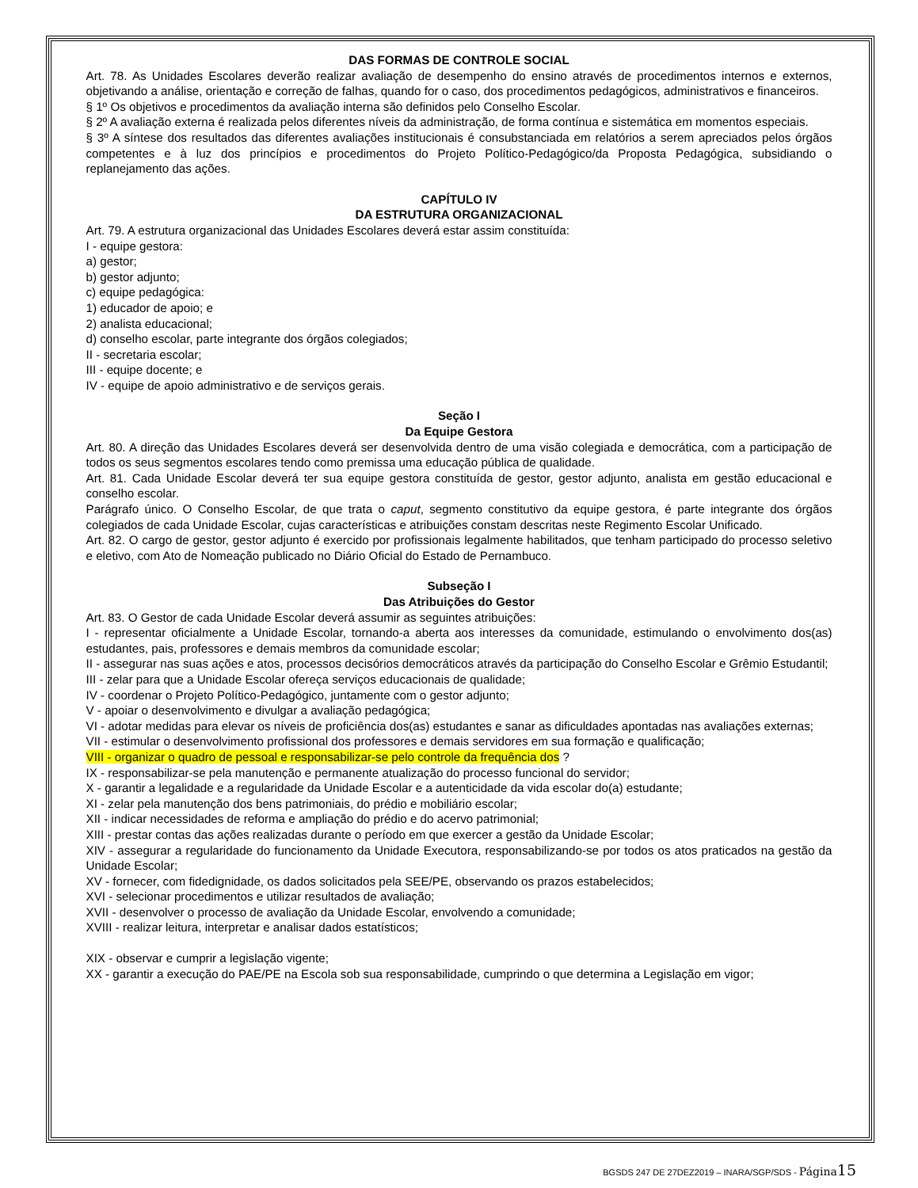DAS FORMAS DE CONTROLE SOCIAL
Art. 78. As Unidades Escolares deverão realizar avaliação de desempenho do ensino através de procedimentos internos e externos, objetivando a análise, orientação e correção de falhas, quando for o caso, dos procedimentos pedagógicos, administrativos e financeiros.
§ 1º Os objetivos e procedimentos da avaliação interna são definidos pelo Conselho Escolar.
§ 2º A avaliação externa é realizada pelos diferentes níveis da administração, de forma contínua e sistemática em momentos especiais.
§ 3º A síntese dos resultados das diferentes avaliações institucionais é consubstanciada em relatórios a serem apreciados pelos órgãos competentes e à luz dos princípios e procedimentos do Projeto Político-Pedagógico/da Proposta Pedagógica, subsidiando o replanejamento das ações.
CAPÍTULO IV
DA ESTRUTURA ORGANIZACIONAL
Art. 79. A estrutura organizacional das Unidades Escolares deverá estar assim constituída:
I - equipe gestora:
a) gestor;
b) gestor adjunto;
c) equipe pedagógica:
1) educador de apoio; e
2) analista educacional;
d) conselho escolar, parte integrante dos órgãos colegiados;
II - secretaria escolar;
III - equipe docente; e
IV - equipe de apoio administrativo e de serviços gerais.
Seção I
Da Equipe Gestora
Art. 80. A direção das Unidades Escolares deverá ser desenvolvida dentro de uma visão colegiada e democrática, com a participação de todos os seus segmentos escolares tendo como premissa uma educação pública de qualidade.
Art. 81. Cada Unidade Escolar deverá ter sua equipe gestora constituída de gestor, gestor adjunto, analista em gestão educacional e conselho escolar.
Parágrafo único. O Conselho Escolar, de que trata o caput, segmento constitutivo da equipe gestora, é parte integrante dos órgãos colegiados de cada Unidade Escolar, cujas características e atribuições constam descritas neste Regimento Escolar Unificado.
Art. 82. O cargo de gestor, gestor adjunto é exercido por profissionais legalmente habilitados, que tenham participado do processo seletivo e eletivo, com Ato de Nomeação publicado no Diário Oficial do Estado de Pernambuco.
Subseção I
Das Atribuições do Gestor
Art. 83. O Gestor de cada Unidade Escolar deverá assumir as seguintes atribuições:
I - representar oficialmente a Unidade Escolar, tornando-a aberta aos interesses da comunidade, estimulando o envolvimento dos(as) estudantes, pais, professores e demais membros da comunidade escolar;
II - assegurar nas suas ações e atos, processos decisórios democráticos através da participação do Conselho Escolar e Grêmio Estudantil;
III - zelar para que a Unidade Escolar ofereça serviços educacionais de qualidade;
IV - coordenar o Projeto Político-Pedagógico, juntamente com o gestor adjunto;
V - apoiar o desenvolvimento e divulgar a avaliação pedagógica;
VI - adotar medidas para elevar os níveis de proficiência dos(as) estudantes e sanar as dificuldades apontadas nas avaliações externas;
VII - estimular o desenvolvimento profissional dos professores e demais servidores em sua formação e qualificação;
VIII - organizar o quadro de pessoal e responsabilizar-se pelo controle da frequência dos ?
IX - responsabilizar-se pela manutenção e permanente atualização do processo funcional do servidor;
X - garantir a legalidade e a regularidade da Unidade Escolar e a autenticidade da vida escolar do(a) estudante;
XI - zelar pela manutenção dos bens patrimoniais, do prédio e mobiliário escolar;
XII - indicar necessidades de reforma e ampliação do prédio e do acervo patrimonial;
XIII - prestar contas das ações realizadas durante o período em que exercer a gestão da Unidade Escolar;
XIV - assegurar a regularidade do funcionamento da Unidade Executora, responsabilizando-se por todos os atos praticados na gestão da Unidade Escolar;
XV - fornecer, com fidedignidade, os dados solicitados pela SEE/PE, observando os prazos estabelecidos;
XVI - selecionar procedimentos e utilizar resultados de avaliação;
XVII - desenvolver o processo de avaliação da Unidade Escolar, envolvendo a comunidade;
XVIII - realizar leitura, interpretar e analisar dados estatísticos;
XIX - observar e cumprir a legislação vigente;
XX - garantir a execução do PAE/PE na Escola sob sua responsabilidade, cumprindo o que determina a Legislação em vigor;
BGSDS 247 DE 27DEZ2019 – INARA/SGP/SDS - Página 15